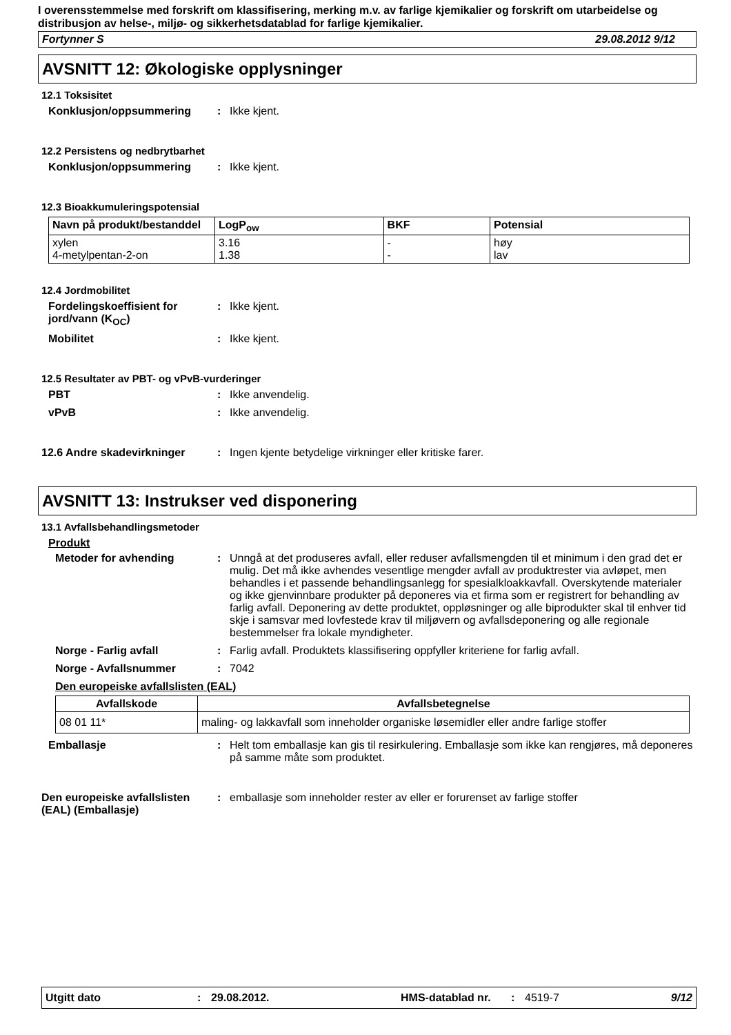I overensstemmelse med forskrift om klassifisering, merking m.v. av farlige kjemikalier og forskrift om utarbeidelse og distribusjon av helse-, miljø- og sikkerhetsdatablad for farlige kjemikalier.
Fortynner S 29.08.2012 9/12
AVSNITT 12: Økologiske opplysninger
12.1 Toksisitet
Konklusjon/oppsummering: Ikke kjent.
12.2 Persistens og nedbrytbarhet
Konklusjon/oppsummering: Ikke kjent.
12.3 Bioakkumuleringspotensial
| Navn på produkt/bestanddel | LogP<sub>ow</sub> | BKF | Potensial |
| --- | --- | --- | --- |
| xylen 4-metylpentan-2-on | 3.16 1.38 | - - | høy lav |
12.4 Jordmobilitet
Fordelingskoeffisient for jord/vann (K<sub>OC</sub>): Ikke kjent.
Mobilitet: Ikke kjent.
12.5 Resultater av PBT- og vPvB-vurderinger
PBT: Ikke anvendelig.
vPvB: Ikke anvendelig.
12.6 Andre skadevirkninger: Ingen kjente betydelige virkninger eller kritiske farer.
AVSNITT 13: Instrukser ved disponering
13.1 Avfallsbehandlingsmetoder
Produkt
Metoder for avhending: Unngå at det produseres avfall, eller reduser avfallsmengden til et minimum i den grad det er mulig. Det må ikke avhendes vesentlige mengder avfall av produktrester via avløpet, men behandles i et passende behandlingsanlegg for spesialkloakkavfall. Overskytende materialer og ikke gjenvinnbare produkter på deponeres via et firma som er registrert for behandling av farlig avfall. Deponering av dette produktet, oppløsninger og alle biprodukter skal til enhver tid skje i samsvar med lovfestede krav til miljøvern og avfallsdeponering og alle regionale bestemmelser fra lokale myndigheter.
Norge - Farlig avfall: Farlig avfall. Produktets klassifisering oppfyller kriteriene for farlig avfall.
Norge - Avfallsnummer: 7042
Den europeiske avfallslisten (EAL)
| Avfallskode | Avfallsbetegnelse |
| --- | --- |
| 08 01 11* | maling- og lakkavfall som inneholder organiske løsemidler eller andre farlige stoffer |
Emballasje: Helt tom emballasje kan gis til resirkulering. Emballasje som ikke kan rengjøres, må deponeres på samme måte som produktet.
Den europeiske avfallslisten (EAL) (Emballasje): emballasje som inneholder rester av eller er forurenset av farlige stoffer
Utgitt dato: 29.08.2012. HMS-datablad nr.: 4519-7 9/12